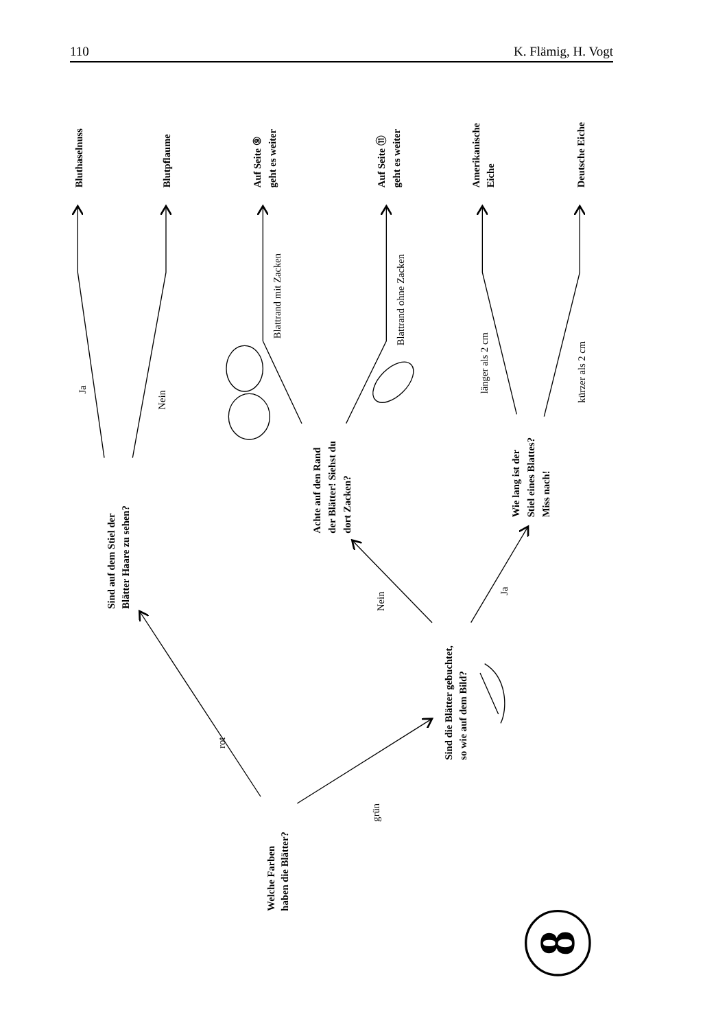110 K. Flämig, H. Vogt
Welche Farben
haben die Blätter?
Sind auf dem Stiel der
Blätter Haare zu sehen?
Bluthaselnuss
Blutpflaume
Sind die Blätter gebuchtet,
so wie auf dem Bild?
Achte auf den Rand
der Blätter! Siehst du
dort Zacken?
Auf Seite ⑨
geht es weiter
Auf Seite ⑪
geht es weiter
Wie lang ist der
Stiel eines Blattes?
Miss nach!
Amerikanische
Eiche
Deutsche Eiche
Ja
Nein
Blattrand mit Zacken
Blattrand ohne Zacken
länger als 2 cm
kürzer als 2 cm
rot
grün
Nein
Ja
8